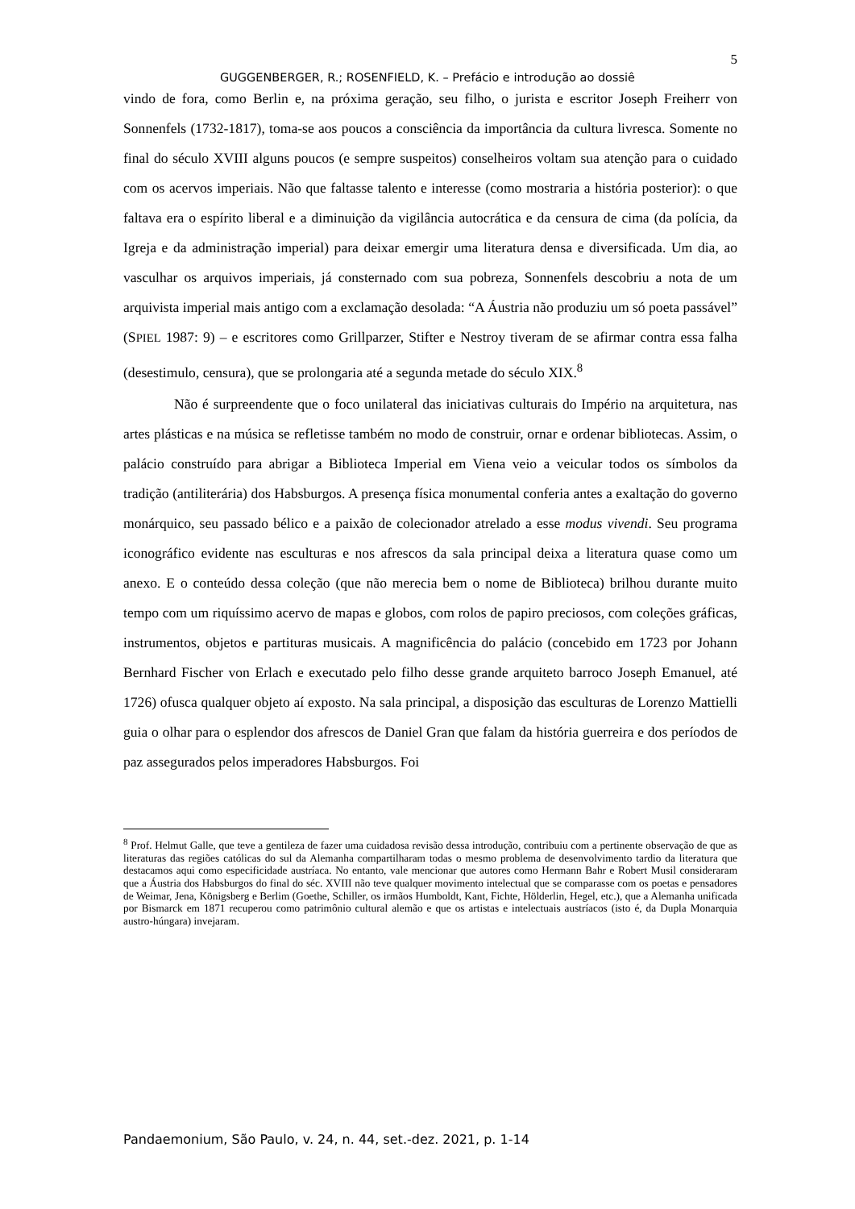5
GUGGENBERGER, R.; ROSENFIELD, K. – Prefácio e introdução ao dossiê
vindo de fora, como Berlin e, na próxima geração, seu filho, o jurista e escritor Joseph Freiherr von Sonnenfels (1732-1817), toma-se aos poucos a consciência da importância da cultura livresca. Somente no final do século XVIII alguns poucos (e sempre suspeitos) conselheiros voltam sua atenção para o cuidado com os acervos imperiais. Não que faltasse talento e interesse (como mostraria a história posterior): o que faltava era o espírito liberal e a diminuição da vigilância autocrática e da censura de cima (da polícia, da Igreja e da administração imperial) para deixar emergir uma literatura densa e diversificada. Um dia, ao vasculhar os arquivos imperiais, já consternado com sua pobreza, Sonnenfels descobriu a nota de um arquivista imperial mais antigo com a exclamação desolada: “A Áustria não produziu um só poeta passável” (SPIEL 1987: 9) – e escritores como Grillparzer, Stifter e Nestroy tiveram de se afirmar contra essa falha (desestimulo, censura), que se prolongaria até a segunda metade do século XIX.<sup>8</sup>
Não é surpreendente que o foco unilateral das iniciativas culturais do Império na arquitetura, nas artes plásticas e na música se refletisse também no modo de construir, ornar e ordenar bibliotecas. Assim, o palácio construído para abrigar a Biblioteca Imperial em Viena veio a veicular todos os símbolos da tradição (antiliterária) dos Habsburgos. A presença física monumental conferia antes a exaltação do governo monárquico, seu passado bélico e a paixão de colecionador atrelado a esse modus vivendi. Seu programa iconográfico evidente nas esculturas e nos afrescos da sala principal deixa a literatura quase como um anexo. E o conteúdo dessa coleção (que não merecia bem o nome de Biblioteca) brilhou durante muito tempo com um riquíssimo acervo de mapas e globos, com rolos de papiro preciosos, com coleções gráficas, instrumentos, objetos e partituras musicais. A magnificência do palácio (concebido em 1723 por Johann Bernhard Fischer von Erlach e executado pelo filho desse grande arquiteto barroco Joseph Emanuel, até 1726) ofusca qualquer objeto aí exposto. Na sala principal, a disposição das esculturas de Lorenzo Mattielli guia o olhar para o esplendor dos afrescos de Daniel Gran que falam da história guerreira e dos períodos de paz assegurados pelos imperadores Habsburgos. Foi
<sup>8</sup> Prof. Helmut Galle, que teve a gentileza de fazer uma cuidadosa revisão dessa introdução, contribuiu com a pertinente observação de que as literaturas das regiões católicas do sul da Alemanha compartilharam todas o mesmo problema de desenvolvimento tardio da literatura que destacamos aqui como especificidade austríaca. No entanto, vale mencionar que autores como Hermann Bahr e Robert Musil consideraram que a Áustria dos Habsburgos do final do séc. XVIII não teve qualquer movimento intelectual que se comparasse com os poetas e pensadores de Weimar, Jena, Königsberg e Berlim (Goethe, Schiller, os irmãos Humboldt, Kant, Fichte, Hölderlin, Hegel, etc.), que a Alemanha unificada por Bismarck em 1871 recuperou como patrimônio cultural alemão e que os artistas e intelectuais austríacos (isto é, da Dupla Monarquia austro-húngara) invejaram.
Pandaemonium, São Paulo, v. 24, n. 44, set.-dez. 2021, p. 1-14